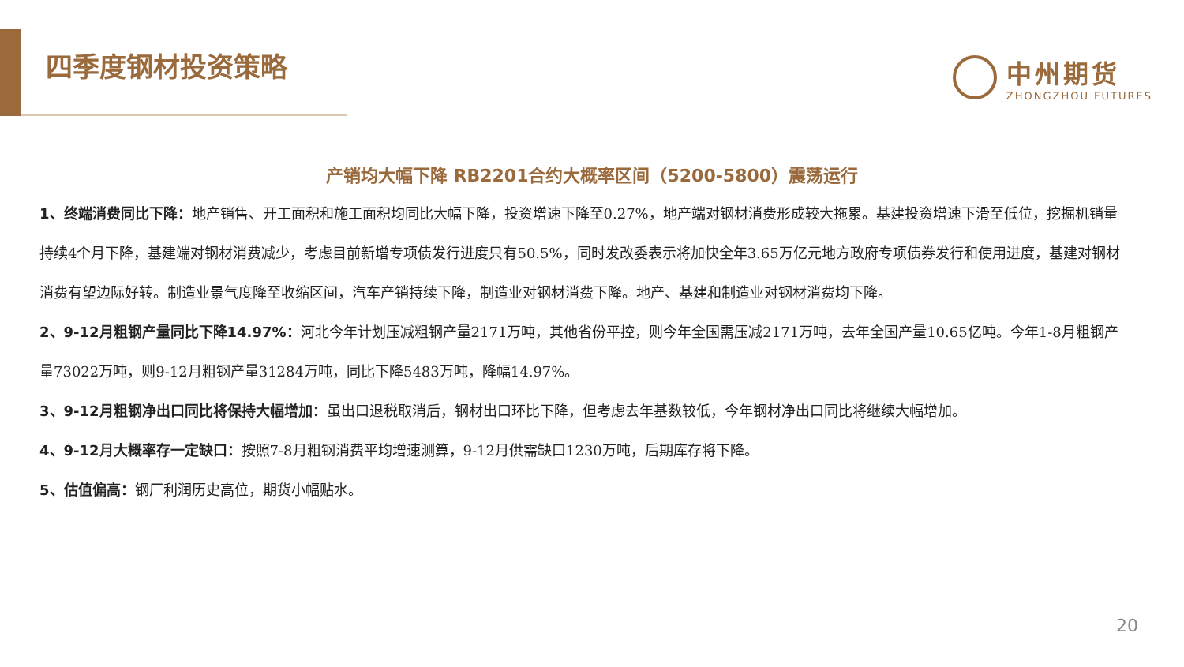四季度钢材投资策略 中州期货
ZHONGZHOU FUTURES
产销均大幅下降 RB2201合约大概率区间（5200-5800）震荡运行
1、终端消费同比下降：地产销售、开工面积和施工面积均同比大幅下降，投资增速下降至0.27%，地产端对钢材消费形成较大拖累。基建投资增速下滑至低位，挖掘机销量持续4个月下降，基建端对钢材消费减少，考虑目前新增专项债发行进度只有50.5%，同时发改委表示将加快全年3.65万亿元地方政府专项债券发行和使用进度，基建对钢材消费有望边际好转。制造业景气度降至收缩区间，汽车产销持续下降，制造业对钢材消费下降。地产、基建和制造业对钢材消费均下降。
2、9-12月粗钢产量同比下降14.97%：河北今年计划压减粗钢产量2171万吨，其他省份平控，则今年全国需压减2171万吨，去年全国产量10.65亿吨。今年1-8月粗钢产量73022万吨，则9-12月粗钢产量31284万吨，同比下降5483万吨，降幅14.97%。
3、9-12月粗钢净出口同比将保持大幅增加：虽出口退税取消后，钢材出口环比下降，但考虑去年基数较低，今年钢材净出口同比将继续大幅增加。
4、9-12月大概率存一定缺口：按照7-8月粗钢消费平均增速测算，9-12月供需缺口1230万吨，后期库存将下降。
5、估值偏高：钢厂利润历史高位，期货小幅贴水。
20